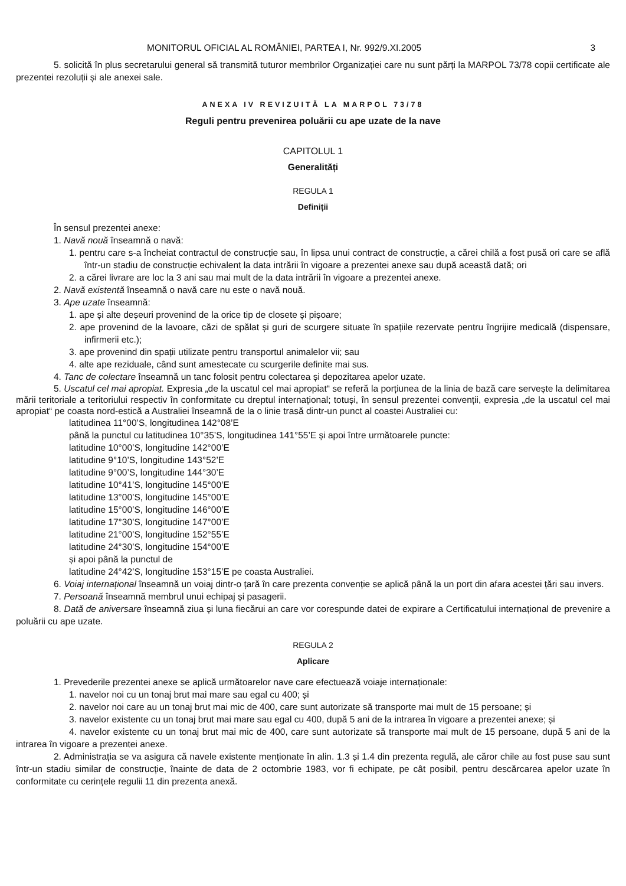MONITORUL OFICIAL AL ROMÂNIEI, PARTEA I, Nr. 992/9.XI.2005 3
5. solicită în plus secretarului general să transmită tuturor membrilor Organizației care nu sunt părți la MARPOL 73/78 copii certificate ale prezentei rezoluții și ale anexei sale.
ANEXA IV REVIZUITĂ LA MARPOL 73/78
Reguli pentru prevenirea poluării cu ape uzate de la nave
CAPITOLUL 1
Generalități
REGULA 1
Definiții
În sensul prezentei anexe:
1. Navă nouă înseamnă o navă:
1. pentru care s-a încheiat contractul de construcție sau, în lipsa unui contract de construcție, a cărei chilă a fost pusă ori care se află într-un stadiu de construcție echivalent la data intrării în vigoare a prezentei anexe sau după această dată; ori
2. a cărei livrare are loc la 3 ani sau mai mult de la data intrării în vigoare a prezentei anexe.
2. Navă existentă înseamnă o navă care nu este o navă nouă.
3. Ape uzate înseamnă:
1. ape și alte deșeuri provenind de la orice tip de closete și pișoare;
2. ape provenind de la lavoare, căzi de spălat și guri de scurgere situate în spațiile rezervate pentru îngrijire medicală (dispensare, infirmerii etc.);
3. ape provenind din spații utilizate pentru transportul animalelor vii; sau
4. alte ape reziduale, când sunt amestecate cu scurgerile definite mai sus.
4. Tanc de colectare înseamnă un tanc folosit pentru colectarea și depozitarea apelor uzate.
5. Uscatul cel mai apropiat. Expresia „de la uscatul cel mai apropiat“ se referă la porțiunea de la linia de bază care servește la delimitarea mării teritoriale a teritoriului respectiv în conformitate cu dreptul internațional; totuși, în sensul prezentei convenții, expresia „de la uscatul cel mai apropiat“ pe coasta nord-estică a Australiei înseamnă de la o linie trasă dintr-un punct al coastei Australiei cu:
latitudinea 11°00’S, longitudinea 142°08’E
până la punctul cu latitudinea 10°35’S, longitudinea 141°55’E și apoi între următoarele puncte:
latitudine 10°00’S, longitudine 142°00’E
latitudine 9°10’S, longitudine 143°52’E
latitudine 9°00’S, longitudine 144°30’E
latitudine 10°41’S, longitudine 145°00’E
latitudine 13°00’S, longitudine 145°00’E
latitudine 15°00’S, longitudine 146°00’E
latitudine 17°30’S, longitudine 147°00’E
latitudine 21°00’S, longitudine 152°55’E
latitudine 24°30’S, longitudine 154°00’E
și apoi până la punctul de
latitudine 24°42’S, longitudine 153°15’E pe coasta Australiei.
6. Voiaj internațional înseamnă un voiaj dintr-o țară în care prezenta convenție se aplică până la un port din afara acestei țări sau invers.
7. Persoană înseamnă membrul unui echipaj și pasagerii.
8. Dată de aniversare înseamnă ziua și luna fiecărui an care vor corespunde datei de expirare a Certificatului internațional de prevenire a poluării cu ape uzate.
REGULA 2
Aplicare
1. Prevederile prezentei anexe se aplică următoarelor nave care efectuează voiaje internaționale:
1. navelor noi cu un tonaj brut mai mare sau egal cu 400; și
2. navelor noi care au un tonaj brut mai mic de 400, care sunt autorizate să transporte mai mult de 15 persoane; și
3. navelor existente cu un tonaj brut mai mare sau egal cu 400, după 5 ani de la intrarea în vigoare a prezentei anexe; și
4. navelor existente cu un tonaj brut mai mic de 400, care sunt autorizate să transporte mai mult de 15 persoane, după 5 ani de la intrarea în vigoare a prezentei anexe.
2. Administrația se va asigura că navele existente menționate în alin. 1.3 și 1.4 din prezenta regulă, ale căror chile au fost puse sau sunt într-un stadiu similar de construcție, înainte de data de 2 octombrie 1983, vor fi echipate, pe cât posibil, pentru descărcarea apelor uzate în conformitate cu cerințele regulii 11 din prezenta anexă.